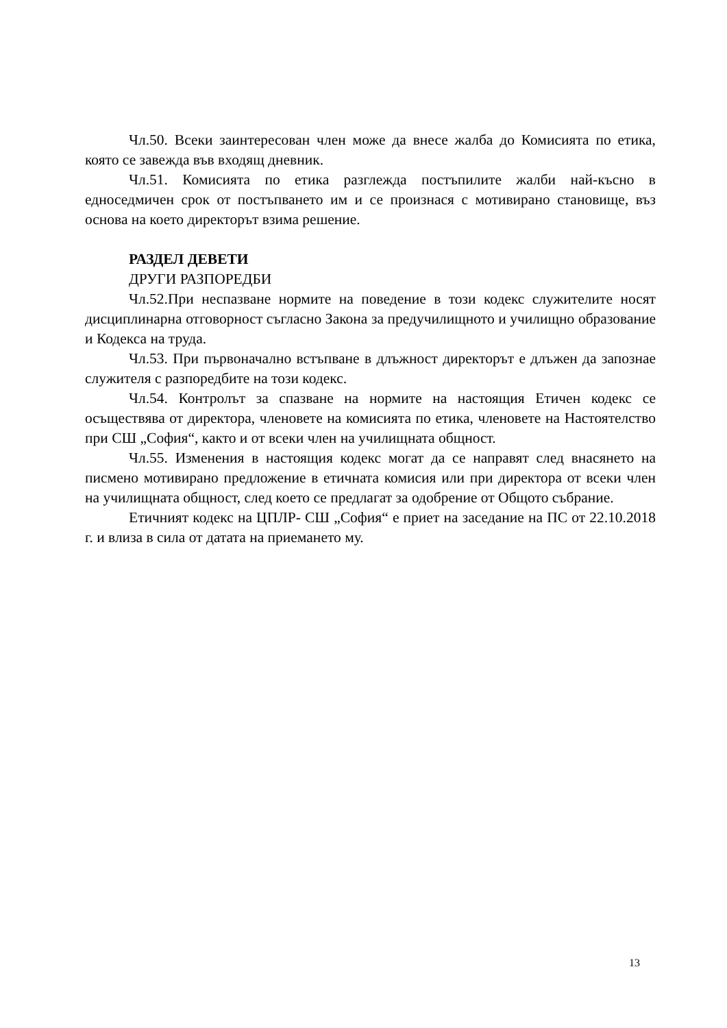Чл.50. Всеки заинтересован член може да внесе жалба до Комисията по етика, която се завежда във входящ дневник.
Чл.51. Комисията по етика разглежда постъпилите жалби най-късно в едноседмичен срок от постъпването им и се произнася с мотивирано становище, въз основа на което директорът взима решение.
РАЗДЕЛ ДЕВЕТИ
ДРУГИ РАЗПОРЕДБИ
Чл.52.При неспазване нормите на поведение в този кодекс служителите носят дисциплинарна отговорност съгласно Закона за предучилищното и училищно образование и Кодекса на труда.
Чл.53. При първоначално встъпване в длъжност директорът е длъжен да запознае служителя с разпоредбите на този кодекс.
Чл.54. Контролът за спазване на нормите на настоящия Етичен кодекс се осъществява от директора, членовете на комисията по етика, членовете на Настоятелство при СШ „София“, както и от всеки член на училищната общност.
Чл.55. Изменения в настоящия кодекс могат да се направят след внасянето на писмено мотивирано предложение в етичната комисия или при директора от всеки член на училищната общност, след което се предлагат за одобрение от Общото събрание.
Етичният кодекс на ЦПЛР- СШ „София“ е приет на заседание на ПС от 22.10.2018 г. и влиза в сила от датата на приемането му.
13